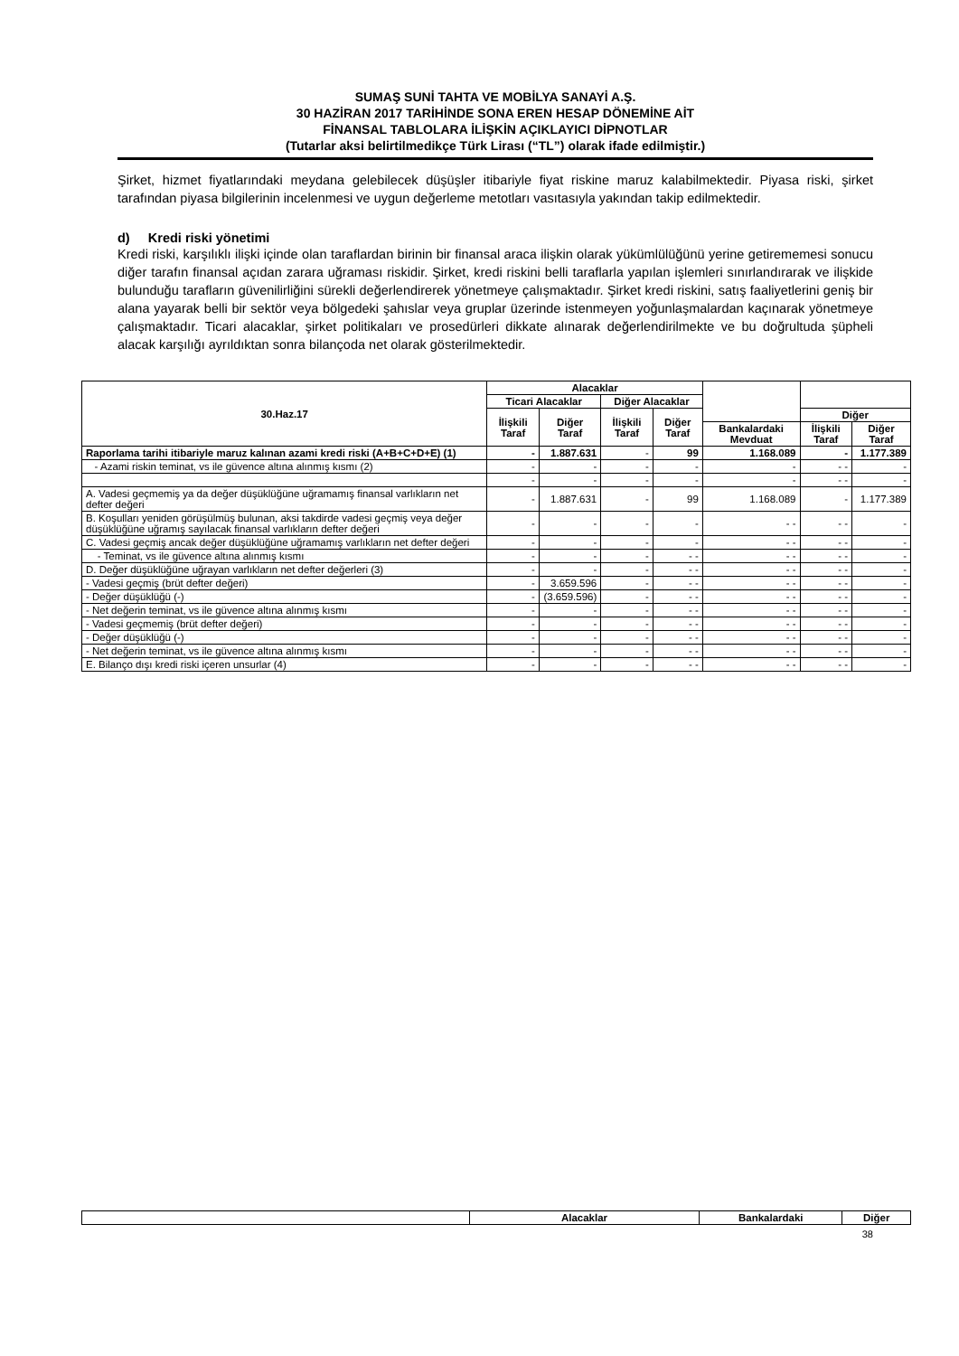SUMAŞ SUNİ TAHTA VE MOBİLYA SANAYİ A.Ş.
30 HAZİRAN 2017 TARİHİNDE SONA EREN HESAP DÖNEMİNE AİT
FİNANSAL TABLOLARA İLİŞKİN AÇIKLAYICI DİPNOTLAR
(Tutarlar aksi belirtilmedikçe Türk Lirası (“TL”) olarak ifade edilmiştir.)
Şirket, hizmet fiyatlarındaki meydana gelebilecek düşüşler itibariyle fiyat riskine maruz kalabilmektedir. Piyasa riski, şirket tarafından piyasa bilgilerinin incelenmesi ve uygun değerleme metotları vasıtasıyla yakından takip edilmektedir.
d) Kredi riski yönetimi
Kredi riski, karşılıklı ilişki içinde olan taraflardan birinin bir finansal araca ilişkin olarak yükümlülüğünü yerine getirememesi sonucu diğer tarafın finansal açıdan zarara uğraması riskidir. Şirket, kredi riskini belli taraflarla yapılan işlemleri sınırlandırarak ve ilişkide bulunduğu tarafların güvenilirliğini sürekli değerlendirerek yönetmeye çalışmaktadır. Şirket kredi riskini, satış faaliyetlerini geniş bir alana yayarak belli bir sektör veya bölgedeki şahıslar veya gruplar üzerinde istenmeyen yoğunlaşmalardan kaçınarak yönetmeye çalışmaktadır. Ticari alacaklar, şirket politikaları ve prosedürleri dikkate alınarak değerlendirilmekte ve bu doğrultuda şüpheli alacak karşılığı ayrıldıktan sonra bilançoda net olarak gösterilmektedir.
| 30.Haz.17 | Alacaklar | | | | | | |
| --- | --- | --- | --- | --- | --- | --- | --- |
| | Ticari Alacaklar | | Diğer Alacaklar | | | | |
| | İlişkili Taraf | Diğer Taraf | İlişkili Taraf | Diğer Taraf | | Diğer | |
| | | | | | Bankalardaki Mevduat | İlişkili Taraf | Diğer Taraf |
| Raporlama tarihi itibariyle maruz kalınan azami kredi riski (A+B+C+D+E) (1) | - | 1.887.631 | - | 99 | 1.168.089 | - | 1.177.389 |
| - Azami riskin teminat, vs ile güvence altına alınmış kısmı (2) | - | - | - | - | - | - - | - |
| | - | - | - | - | - | - - | - |
| A. Vadesi geçmemiş ya da değer düşüklüğüne uğramamış finansal varlıkların net defter değeri | - | 1.887.631 | - | 99 | 1.168.089 | - | 1.177.389 |
| B. Koşulları yeniden görüşülmüş bulunan, aksi takdirde vadesi geçmiş veya değer düşüklüğüne uğramış sayılacak finansal varlıkların defter değeri | - | - | - | - | - - | - - | - |
| C. Vadesi geçmiş ancak değer düşüklüğüne uğramamış varlıkların net defter değeri | - | - | - | - | - - | - - | - |
| - Teminat, vs ile güvence altına alınmış kısmı | - | - | - | - - | - - | - - | - |
| D. Değer düşüklüğüne uğrayan varlıkların net defter değerleri (3) | - | - | - | - - | - - | - - | - |
| - Vadesi geçmiş (brüt defter değeri) | - | 3.659.596 | - | - - | - - | - - | - |
| - Değer düşüklüğü (-) | - | (3.659.596) | - | - - | - - | - - | - |
| - Net değerin teminat, vs ile güvence altına alınmış kısmı | - | - | - | - - | - - | - - | - |
| - Vadesi geçmemiş (brüt defter değeri) | - | - | - | - - | - - | - - | - |
| - Değer düşüklüğü (-) | - | - | - | - - | - - | - - | - |
| - Net değerin teminat, vs ile güvence altına alınmış kısmı | - | - | - | - - | - - | - - | - |
| E. Bilanço dışı kredi riski içeren unsurlar (4) | - | - | - | - - | - - | - - | - |
| | Alacaklar | Bankalardaki | Diğer |
| --- | --- | --- | --- |
38